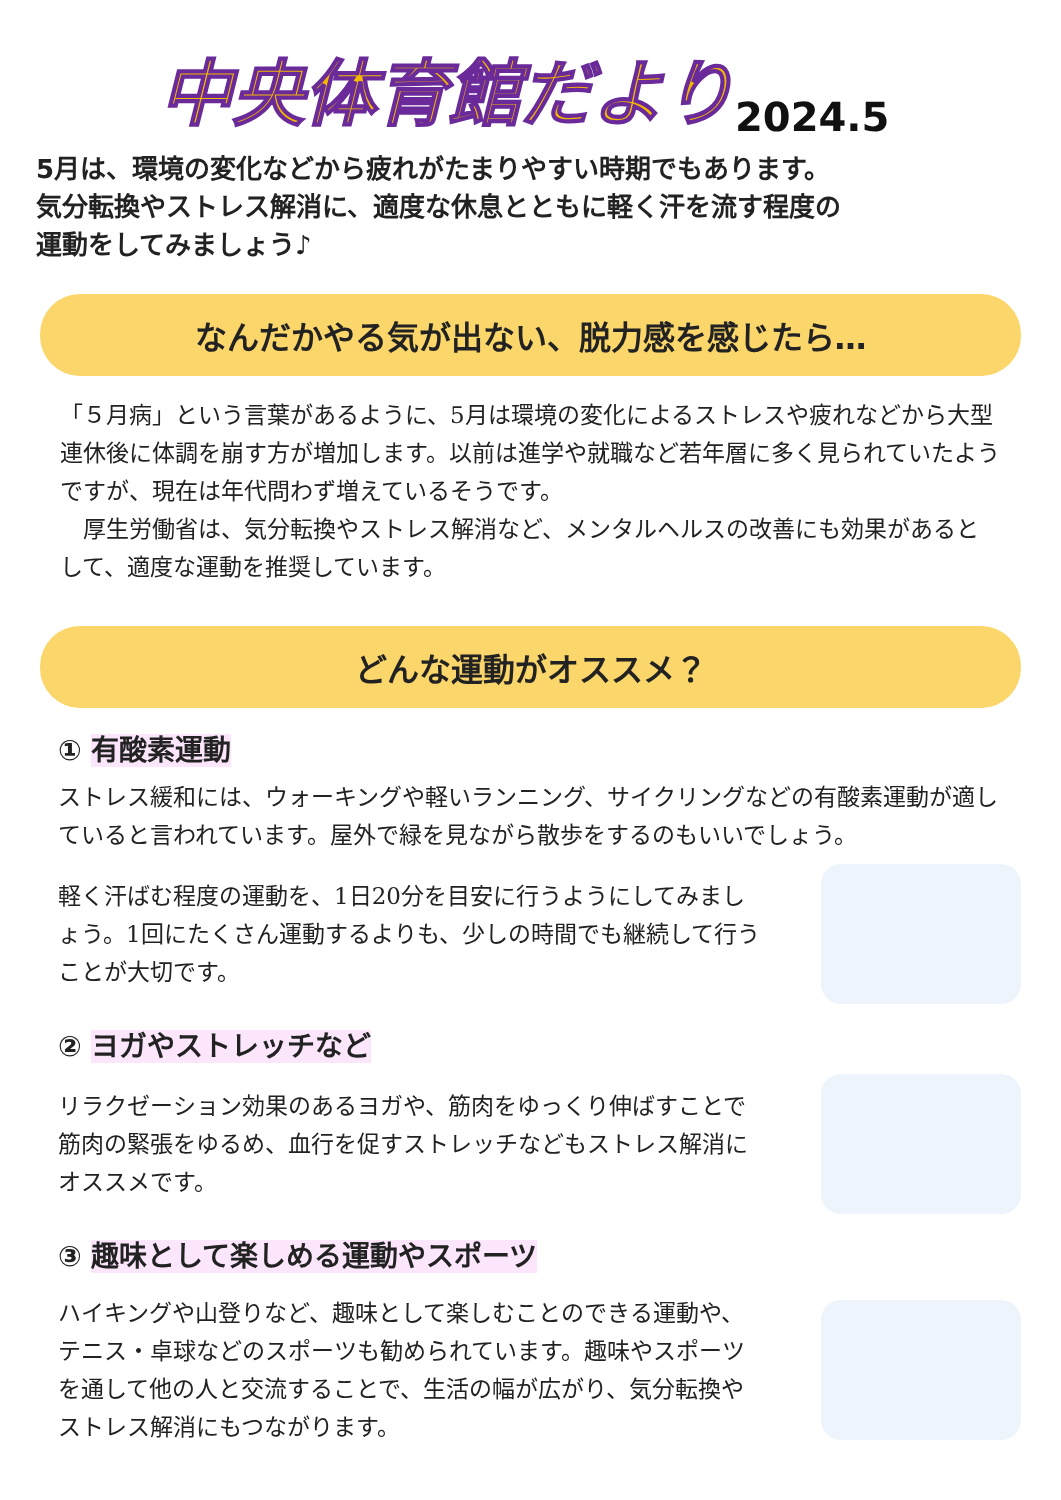中央体育館だより 2024.5
5月は、環境の変化などから疲れがたまりやすい時期でもあります。
気分転換やストレス解消に、適度な休息とともに軽く汗を流す程度の
運動をしてみましょう♪
なんだかやる気が出ない、脱力感を感じたら…
「５月病」という言葉があるように、5月は環境の変化によるストレスや疲れなどから大型連休後に体調を崩す方が増加します。以前は進学や就職など若年層に多く見られていたようですが、現在は年代問わず増えているそうです。
　厚生労働省は、気分転換やストレス解消など、メンタルヘルスの改善にも効果があるとして、適度な運動を推奨しています。
どんな運動がオススメ？
① 有酸素運動
ストレス緩和には、ウォーキングや軽いランニング、サイクリングなどの有酸素運動が適していると言われています。屋外で緑を見ながら散歩をするのもいいでしょう。
軽く汗ばむ程度の運動を、1日20分を目安に行うようにしてみましょう。1回にたくさん運動するよりも、少しの時間でも継続して行うことが大切です。
② ヨガやストレッチなど
リラクゼーション効果のあるヨガや、筋肉をゆっくり伸ばすことで筋肉の緊張をゆるめ、血行を促すストレッチなどもストレス解消にオススメです。
③ 趣味として楽しめる運動やスポーツ
ハイキングや山登りなど、趣味として楽しむことのできる運動や、テニス・卓球などのスポーツも勧められています。趣味やスポーツを通して他の人と交流することで、生活の幅が広がり、気分転換やストレス解消にもつながります。